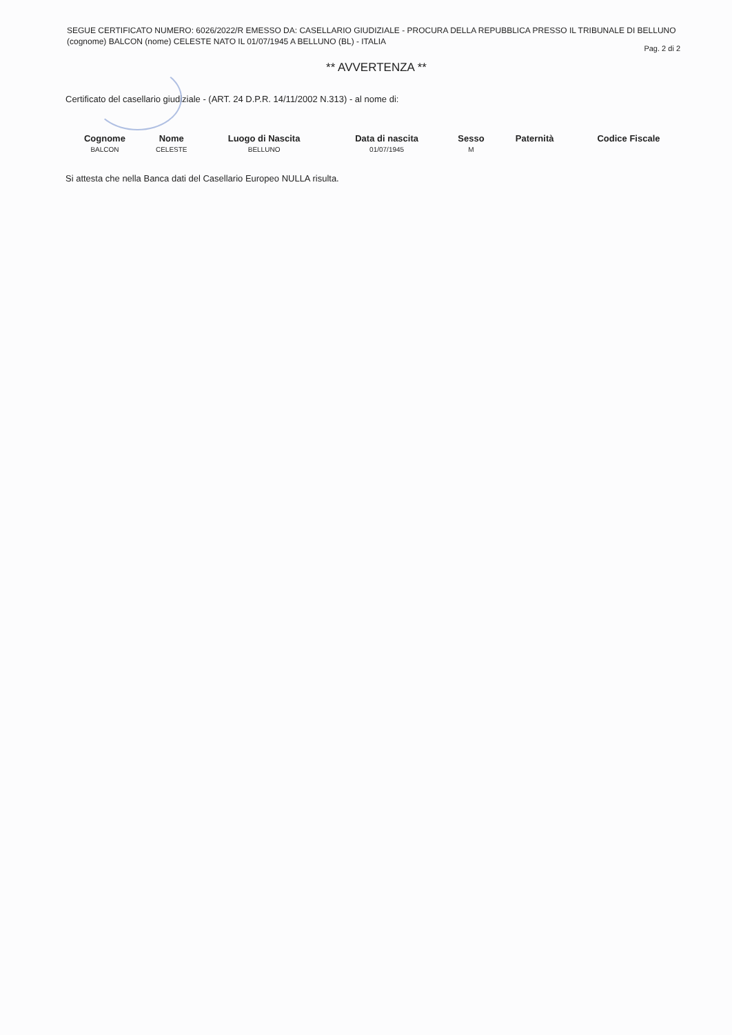SEGUE CERTIFICATO NUMERO: 6026/2022/R EMESSO DA: CASELLARIO GIUDIZIALE - PROCURA DELLA REPUBBLICA PRESSO IL TRIBUNALE DI BELLUNO
(cognome) BALCON (nome) CELESTE NATO IL 01/07/1945 A BELLUNO (BL) - ITALIA
Pag. 2 di 2
** AVVERTENZA **
Certificato del casellario giudiziale - (ART. 24 D.P.R. 14/11/2002 N.313) - al nome di:
| Cognome | Nome | Luogo di Nascita | Data di nascita | Sesso | Paternità | Codice Fiscale |
| --- | --- | --- | --- | --- | --- | --- |
| BALCON | CELESTE | BELLUNO | 01/07/1945 | M | | |
Si attesta che nella Banca dati del Casellario Europeo NULLA risulta.